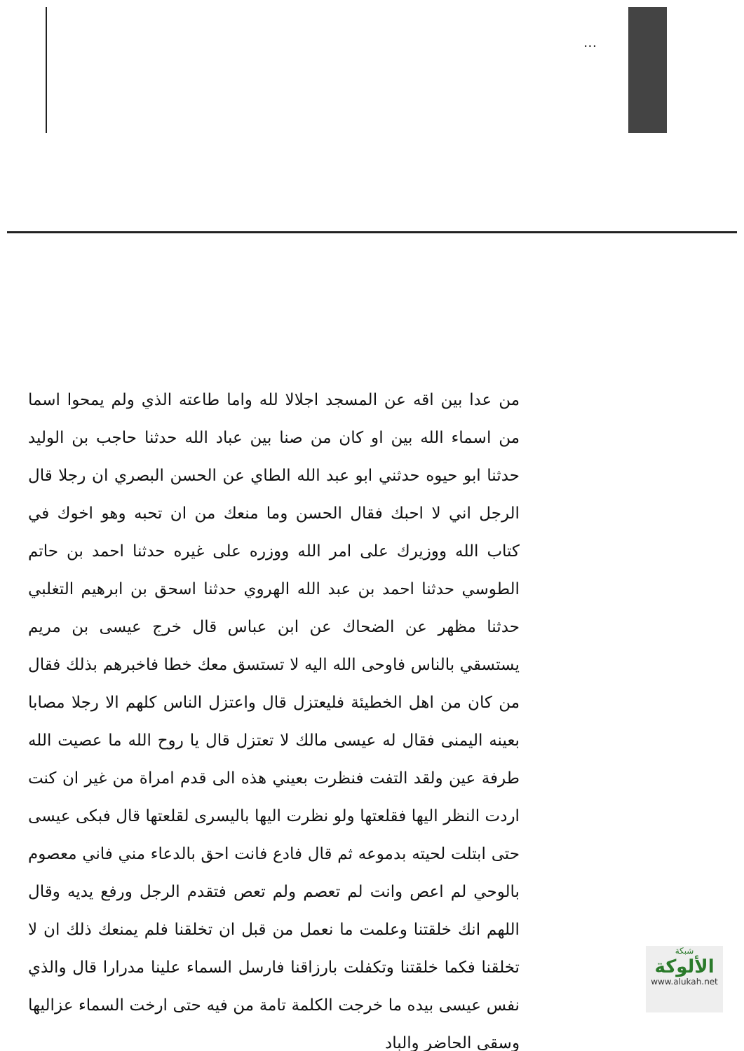...
من عدا بين اقه عن المسجد اجلالا لله واما طاعته الذي ولم يمحوا اسما من اسماء الله بين او كان من صنا بين عباد الله حدثنا حاجب بن الوليد حدثنا ابو حيوه حدثني ابو عبد الله الطاي عن الحسن البصري ان رجلا قال الرجل اني لا احبك فقال الحسن وما منعك من ان تحبه وهو اخوك في كتاب الله ووزيرك على امر الله ووزره على غيره حدثنا احمد بن حاتم الطوسي حدثنا احمد بن عبد الله الهروي حدثنا اسحق بن ابرهيم التغلبي حدثنا مظهر عن الضحاك عن ابن عباس قال خرج عيسى بن مريم يستسقي بالناس فاوحى الله اليه لا تستسق معك خطا فاخبرهم بذلك فقال من كان من اهل الخطيئة فليعتزل قال واعتزل الناس كلهم الا رجلا مصابا بعينه اليمنى فقال له عيسى مالك لا تعتزل قال يا روح الله ما عصيت الله طرفة عين ولقد التفت فنظرت بعيني هذه الى قدم امراة من غير ان كنت اردت النظر اليها فقلعتها ولو نظرت اليها باليسرى لقلعتها قال فبكى عيسى حتى ابتلت لحيته بدموعه ثم قال فادع فانت احق بالدعاء مني فاني معصوم بالوحي لم اعص وانت لم تعصم ولم تعص فتقدم الرجل ورفع يديه وقال اللهم انك خلقتنا وعلمت ما نعمل من قبل ان تخلقنا فلم يمنعك ذلك ان لا تخلقنا فكما خلقتنا وتكفلت بارزاقنا فارسل السماء علينا مدرارا قال والذي نفس عيسى بيده ما خرجت الكلمة تامة من فيه حتى ارخت السماء عزاليها وسقى الحاضر والباد
شبكة
الألوكة
www.alukah.net